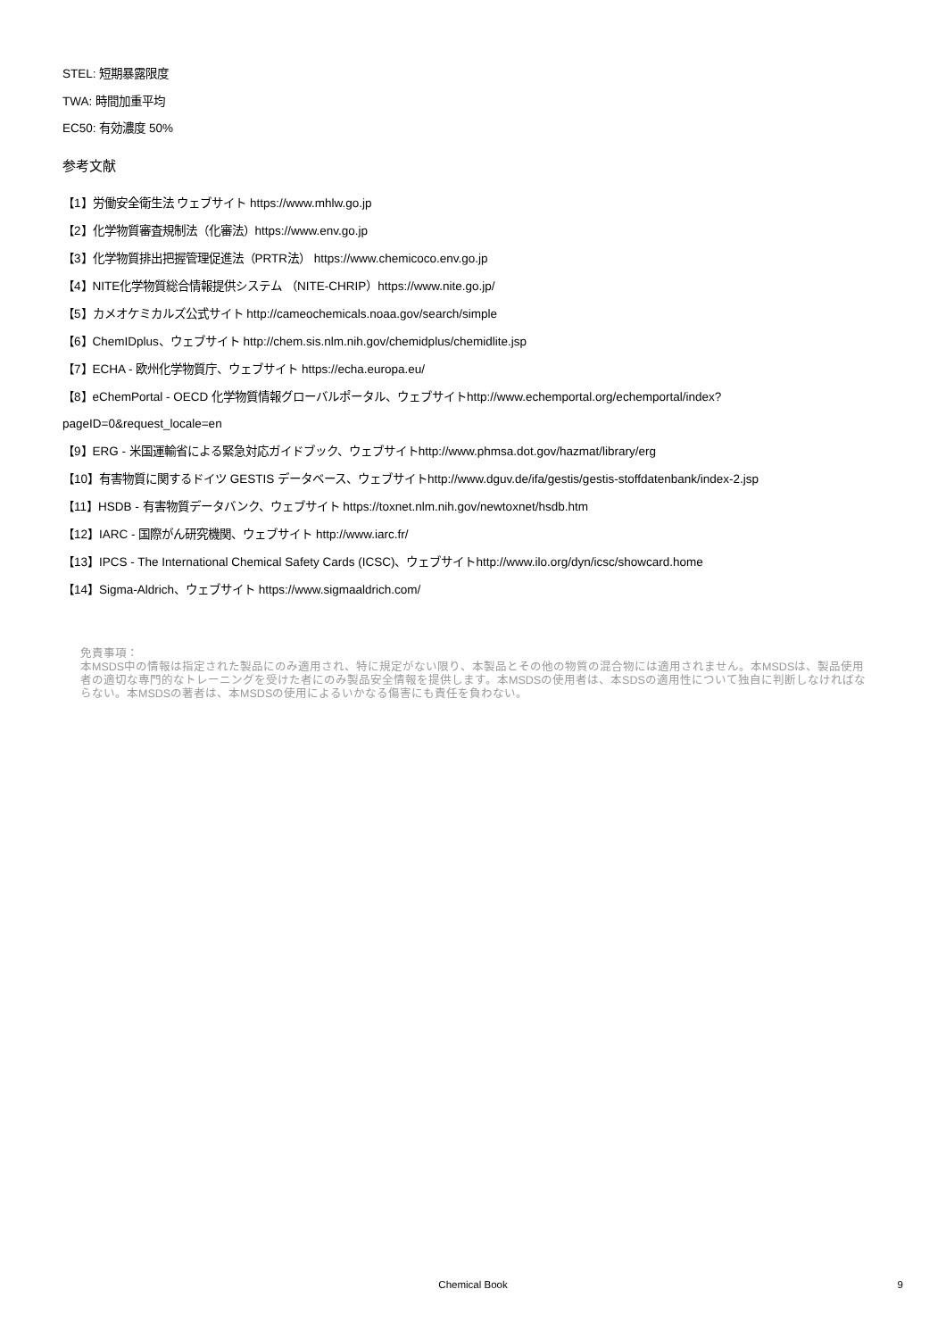STEL: 短期暴露限度
TWA: 時間加重平均
EC50: 有効濃度 50%
参考文献
【1】労働安全衛生法 ウェブサイト https://www.mhlw.go.jp
【2】化学物質審査規制法（化審法）https://www.env.go.jp
【3】化学物質排出把握管理促進法（PRTR法） https://www.chemicoco.env.go.jp
【4】NITE化学物質総合情報提供システム （NITE-CHRIP）https://www.nite.go.jp/
【5】カメオケミカルズ公式サイト http://cameochemicals.noaa.gov/search/simple
【6】ChemIDplus、ウェブサイト http://chem.sis.nlm.nih.gov/chemidplus/chemidlite.jsp
【7】ECHA - 欧州化学物質庁、ウェブサイト https://echa.europa.eu/
【8】eChemPortal - OECD 化学物質情報グローバルポータル、ウェブサイトhttp://www.echemportal.org/echemportal/index?
pageID=0&request_locale=en
【9】ERG - 米国運輸省による緊急対応ガイドブック、ウェブサイトhttp://www.phmsa.dot.gov/hazmat/library/erg
【10】有害物質に関するドイツ GESTIS データベース、ウェブサイトhttp://www.dguv.de/ifa/gestis/gestis-stoffdatenbank/index-2.jsp
【11】HSDB - 有害物質データバンク、ウェブサイト https://toxnet.nlm.nih.gov/newtoxnet/hsdb.htm
【12】IARC - 国際がん研究機関、ウェブサイト http://www.iarc.fr/
【13】IPCS - The International Chemical Safety Cards (ICSC)、ウェブサイトhttp://www.ilo.org/dyn/icsc/showcard.home
【14】Sigma-Aldrich、ウェブサイト https://www.sigmaaldrich.com/
免責事項：
本MSDS中の情報は指定された製品にのみ適用され、特に規定がない限り、本製品とその他の物質の混合物には適用されません。本MSDSは、製品使用者の適切な専門的なトレーニングを受けた者にのみ製品安全情報を提供します。本MSDSの使用者は、本SDSの適用性について独自に判断しなければならない。本MSDSの著者は、本MSDSの使用によるいかなる傷害にも責任を負わない。
Chemical Book
9